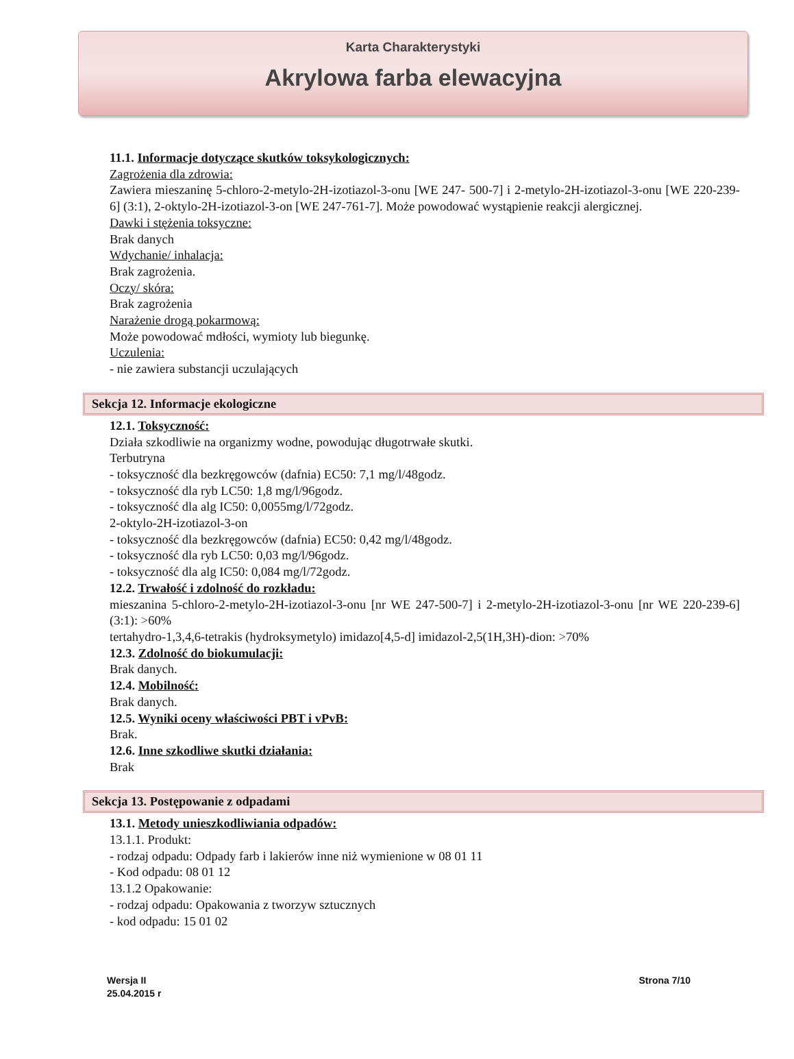Karta Charakterystyki
Akrylowa farba elewacyjna
11.1. Informacje dotyczące skutków toksykologicznych:
Zagrożenia dla zdrowia:
Zawiera mieszaninę 5-chloro-2-metylo-2H-izotiazol-3-onu [WE 247- 500-7] i 2-metylo-2H-izotiazol-3-onu [WE 220-239-6] (3:1), 2-oktylo-2H-izotiazol-3-on [WE 247-761-7]. Może powodować wystąpienie reakcji alergicznej.
Dawki i stężenia toksyczne:
Brak danych
Wdychanie/ inhalacja:
Brak zagrożenia.
Oczy/ skóra:
Brak zagrożenia
Narażenie drogą pokarmową:
Może powodować mdłości, wymioty lub biegunkę.
Uczulenia:
- nie zawiera substancji uczulających
Sekcja 12. Informacje ekologiczne
12.1. Toksyczność:
Działa szkodliwie na organizmy wodne, powodując długotrwałe skutki.
Terbutryna
- toksyczność dla bezkręgowców (dafnia) EC50: 7,1 mg/l/48godz.
- toksyczność dla ryb LC50: 1,8 mg/l/96godz.
- toksyczność dla alg IC50: 0,0055mg/l/72godz.
2-oktylo-2H-izotiazol-3-on
- toksyczność dla bezkręgowców (dafnia) EC50: 0,42 mg/l/48godz.
- toksyczność dla ryb LC50: 0,03 mg/l/96godz.
- toksyczność dla alg IC50: 0,084 mg/l/72godz.
12.2. Trwałość i zdolność do rozkładu:
mieszanina 5-chloro-2-metylo-2H-izotiazol-3-onu [nr WE 247-500-7] i 2-metylo-2H-izotiazol-3-onu [nr WE 220-239-6] (3:1): >60%
tertahydro-1,3,4,6-tetrakis (hydroksymetylo) imidazo[4,5-d] imidazol-2,5(1H,3H)-dion: >70%
12.3. Zdolność do biokumulacji:
Brak danych.
12.4. Mobilność:
Brak danych.
12.5. Wyniki oceny właściwości PBT i vPvB:
Brak.
12.6. Inne szkodliwe skutki działania:
Brak
Sekcja 13. Postępowanie z odpadami
13.1. Metody unieszkodliwiania odpadów:
13.1.1. Produkt:
- rodzaj odpadu: Odpady farb i lakierów inne niż wymienione w 08 01 11
- Kod odpadu: 08 01 12
13.1.2 Opakowanie:
- rodzaj odpadu: Opakowania z tworzyw sztucznych
- kod odpadu: 15 01 02
Wersja II
25.04.2015 r
Strona 7/10